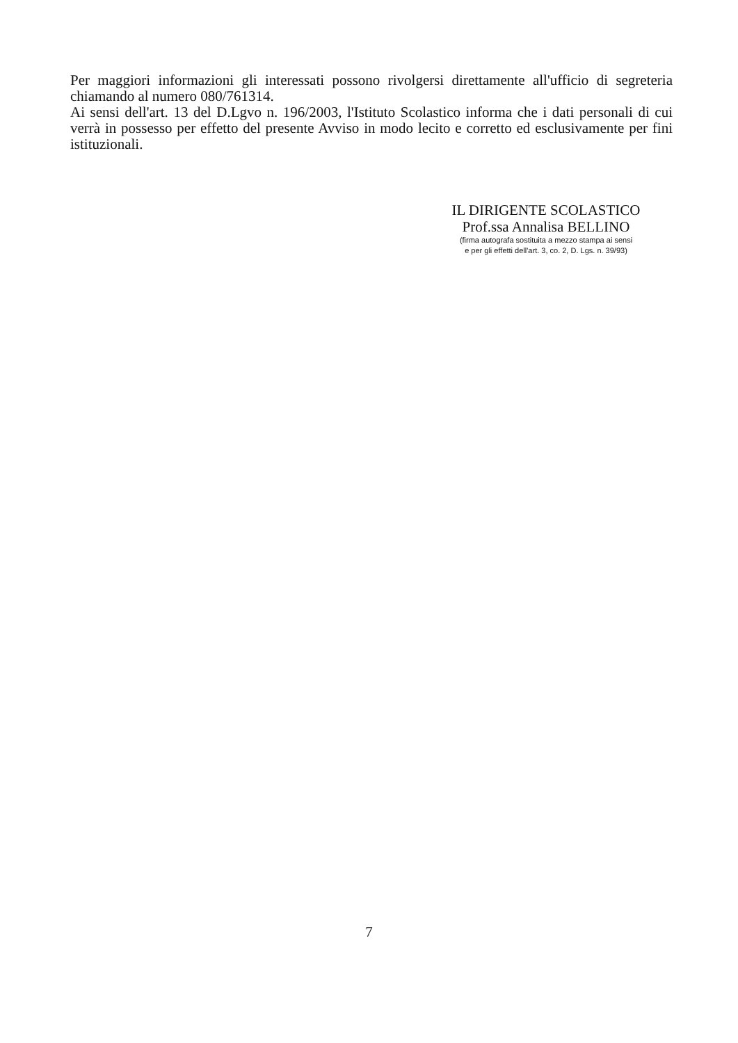Per maggiori informazioni gli interessati possono rivolgersi direttamente all'ufficio di segreteria chiamando al numero 080/761314.
Ai sensi dell'art. 13 del D.Lgvo n. 196/2003, l'Istituto Scolastico informa che i dati personali di cui verrà in possesso per effetto del presente Avviso in modo lecito e corretto ed esclusivamente per fini istituzionali.
IL DIRIGENTE SCOLASTICO
Prof.ssa Annalisa BELLINO
(firma autografa sostituita a mezzo stampa ai sensi
e per gli effetti dell'art. 3, co. 2, D. Lgs. n. 39/93)
7